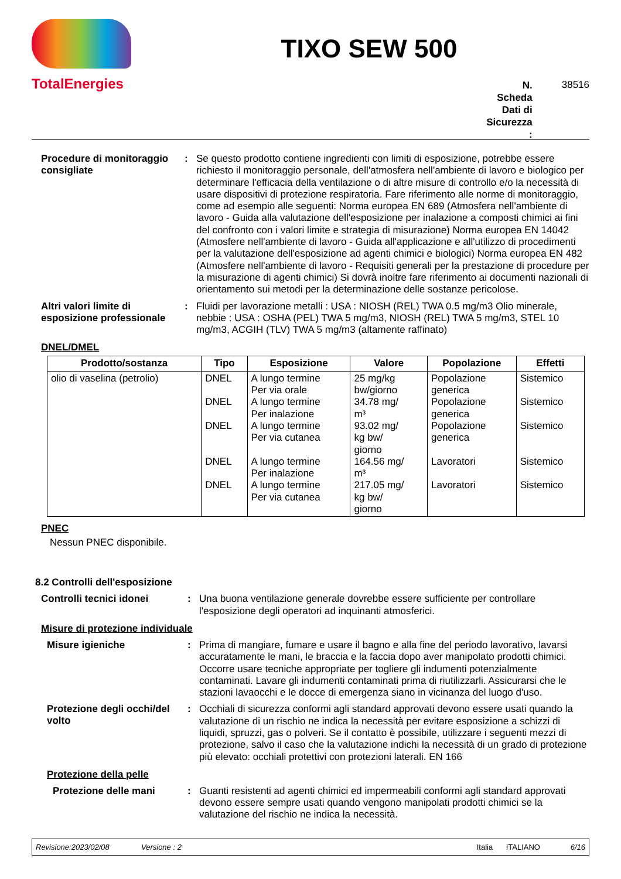TotalEnergies
TIXO SEW 500
N.
Scheda
Dati di
Sicurezza
:
38516
Procedure di monitoraggio consigliate
:
Se questo prodotto contiene ingredienti con limiti di esposizione, potrebbe essere richiesto il monitoraggio personale, dell'atmosfera nell'ambiente di lavoro e biologico per determinare l'efficacia della ventilazione o di altre misure di controllo e/o la necessità di usare dispositivi di protezione respiratoria. Fare riferimento alle norme di monitoraggio, come ad esempio alle seguenti: Norma europea EN 689 (Atmosfera nell'ambiente di lavoro - Guida alla valutazione dell'esposizione per inalazione a composti chimici ai fini del confronto con i valori limite e strategia di misurazione) Norma europea EN 14042 (Atmosfere nell'ambiente di lavoro - Guida all'applicazione e all'utilizzo di procedimenti per la valutazione dell'esposizione ad agenti chimici e biologici) Norma europea EN 482 (Atmosfere nell'ambiente di lavoro - Requisiti generali per la prestazione di procedure per la misurazione di agenti chimici) Si dovrà inoltre fare riferimento ai documenti nazionali di orientamento sui metodi per la determinazione delle sostanze pericolose.
Altri valori limite di esposizione professionale
:
Fluidi per lavorazione metalli : USA : NIOSH (REL) TWA 0.5 mg/m3 Olio minerale, nebbie : USA : OSHA (PEL) TWA 5 mg/m3, NIOSH (REL) TWA 5 mg/m3, STEL 10 mg/m3, ACGIH (TLV) TWA 5 mg/m3 (altamente raffinato)
DNEL/DMEL
| Prodotto/sostanza | Tipo | Esposizione | Valore | Popolazione | Effetti |
| --- | --- | --- | --- | --- | --- |
| olio di vaselina (petrolio) | DNEL DNEL DNEL DNEL DNEL | A lungo termine Per via orale A lungo termine Per inalazione A lungo termine Per via cutanea A lungo termine Per inalazione A lungo termine Per via cutanea | 25 mg/kg bw/giorno 34.78 mg/ m³ 93.02 mg/ kg bw/ giorno 164.56 mg/ m³ 217.05 mg/ kg bw/ giorno | Popolazione generica Popolazione generica Popolazione generica Lavoratori Lavoratori | Sistemico Sistemico Sistemico Sistemico Sistemico |
PNEC
Nessun PNEC disponibile.
8.2 Controlli dell'esposizione
Controlli tecnici idonei :
Una buona ventilazione generale dovrebbe essere sufficiente per controllare l'esposizione degli operatori ad inquinanti atmosferici.
Misure di protezione individuale
Misure igieniche :
Prima di mangiare, fumare e usare il bagno e alla fine del periodo lavorativo, lavarsi accuratamente le mani, le braccia e la faccia dopo aver manipolato prodotti chimici. Occorre usare tecniche appropriate per togliere gli indumenti potenzialmente contaminati. Lavare gli indumenti contaminati prima di riutilizzarli. Assicurarsi che le stazioni lavaocchi e le docce di emergenza siano in vicinanza del luogo d'uso.
Protezione degli occhi/del volto
:
Occhiali di sicurezza conformi agli standard approvati devono essere usati quando la valutazione di un rischio ne indica la necessità per evitare esposizione a schizzi di liquidi, spruzzi, gas o polveri. Se il contatto è possibile, utilizzare i seguenti mezzi di protezione, salvo il caso che la valutazione indichi la necessità di un grado di protezione più elevato: occhiali protettivi con protezioni laterali. EN 166
Protezione della pelle
Protezione delle mani :
Guanti resistenti ad agenti chimici ed impermeabili conformi agli standard approvati devono essere sempre usati quando vengono manipolati prodotti chimici se la valutazione del rischio ne indica la necessità.
Revisione:2023/02/08 Versione : 2 Italia ITALIANO 6/16